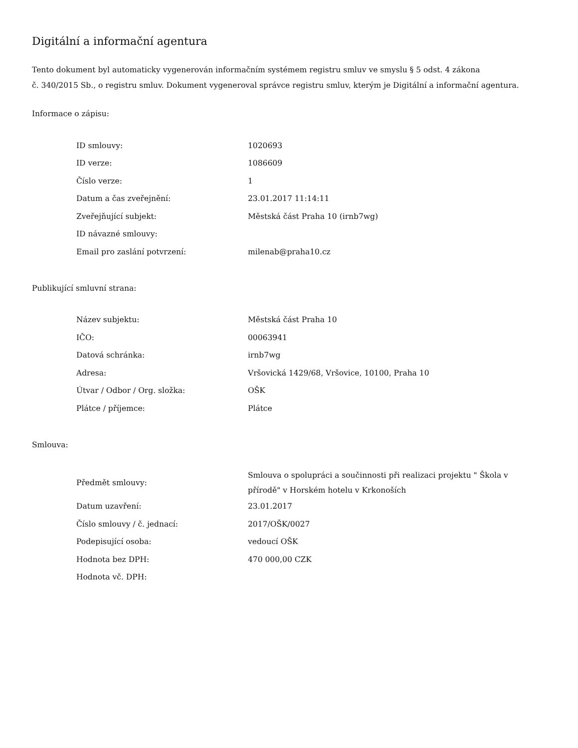Digitální a informační agentura
Tento dokument byl automaticky vygenerován informačním systémem registru smluv ve smyslu § 5 odst. 4 zákona
č. 340/2015 Sb., o registru smluv. Dokument vygeneroval správce registru smluv, kterým je Digitální a informační agentura.
Informace o zápisu:
| ID smlouvy: | 1020693 |
| ID verze: | 1086609 |
| Číslo verze: | 1 |
| Datum a čas zveřejnění: | 23.01.2017 11:14:11 |
| Zveřejňující subjekt: | Městská část Praha 10 (irnb7wg) |
| ID návazné smlouvy: | |
| Email pro zaslání potvrzení: | milenab@praha10.cz |
Publikující smluvní strana:
| Název subjektu: | Městská část Praha 10 |
| IČO: | 00063941 |
| Datová schránka: | irnb7wg |
| Adresa: | Vršovická 1429/68, Vršovice, 10100, Praha 10 |
| Útvar / Odbor / Org. složka: | OŠK |
| Plátce / příjemce: | Plátce |
Smlouva:
| Předmět smlouvy: | Smlouva o spolupráci a součinnosti při realizaci projektu " Škola v přírodě" v Horském hotelu v Krkonoších |
| Datum uzavření: | 23.01.2017 |
| Číslo smlouvy / č. jednací: | 2017/OŠK/0027 |
| Podepisující osoba: | vedoucí OŠK |
| Hodnota bez DPH: | 470 000,00 CZK |
| Hodnota vč. DPH: | |